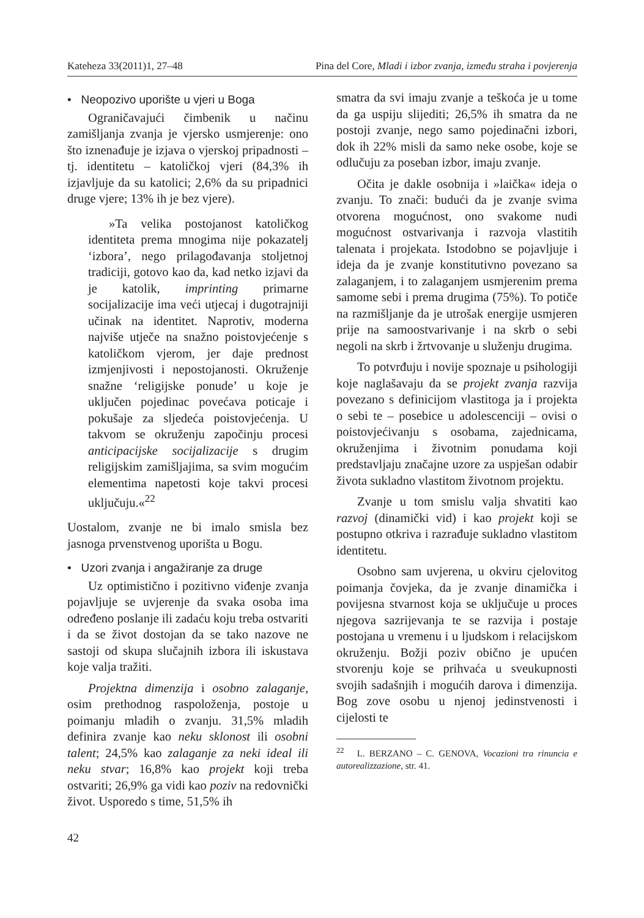Kateheza 33(2011)1, 27–48 Pina del Core, Mladi i izbor zvanja, između straha i povjerenja
• Neopozivo uporište u vjeri u Boga
Ograničavajući čimbenik u načinu zamišljanja zvanja je vjersko usmjerenje: ono što iznenađuje je izjava o vjerskoj pripadnosti – tj. identitetu – katoličkoj vjeri (84,3% ih izjavljuje da su katolici; 2,6% da su pripadnici druge vjere; 13% ih je bez vjere).
»Ta velika postojanost katoličkog identiteta prema mnogima nije pokazatelj ‘izbora’, nego prilagođavanja stoljetnoj tradiciji, gotovo kao da, kad netko izjavi da je katolik, imprinting primarne socijalizacije ima veći utjecaj i dugotrajniji učinak na identitet. Naprotiv, moderna najviše utječe na snažno poistovjećenje s katoličkom vjerom, jer daje prednost izmjenjivosti i nepostojanosti. Okruženje snažne ‘religijske ponude’ u koje je uključen pojedinac povećava poticaje i pokušaje za sljedeća poistovjećenja. U takvom se okruženju započinju procesi anticipacijske socijalizacije s drugim religijskim zamišljajima, sa svim mogućim elementima napetosti koje takvi procesi uključuju.«<sup>22</sup>
Uostalom, zvanje ne bi imalo smisla bez jasnoga prvenstvenog uporišta u Bogu.
• Uzori zvanja i angažiranje za druge
Uz optimistično i pozitivno viđenje zvanja pojavljuje se uvjerenje da svaka osoba ima određeno poslanje ili zadaću koju treba ostvariti i da se život dostojan da se tako nazove ne sastoji od skupa slučajnih izbora ili iskustava koje valja tražiti.
Projektna dimenzija i osobno zalaganje, osim prethodnog raspoloženja, postoje u poimanju mladih o zvanju. 31,5% mladih definira zvanje kao neku sklonost ili osobni talent; 24,5% kao zalaganje za neki ideal ili neku stvar; 16,8% kao projekt koji treba ostvariti; 26,9% ga vidi kao poziv na redovnički život. Usporedo s time, 51,5% ih
smatra da svi imaju zvanje a teškoća je u tome da ga uspiju slijediti; 26,5% ih smatra da ne postoji zvanje, nego samo pojedinačni izbori, dok ih 22% misli da samo neke osobe, koje se odlučuju za poseban izbor, imaju zvanje.
Očita je dakle osobnija i »laička« ideja o zvanju. To znači: budući da je zvanje svima otvorena mogućnost, ono svakome nudi mogućnost ostvarivanja i razvoja vlastitih talenata i projekata. Istodobno se pojavljuje i ideja da je zvanje konstitutivno povezano sa zalaganjem, i to zalaganjem usmjerenim prema samome sebi i prema drugima (75%). To potiče na razmišljanje da je utrošak energije usmjeren prije na samoostvarivanje i na skrb o sebi negoli na skrb i žrtvovanje u služenju drugima.
To potvrđuju i novije spoznaje u psihologiji koje naglašavaju da se projekt zvanja razvija povezano s definicijom vlastitoga ja i projekta o sebi te – posebice u adolescenciji – ovisi o poistovjećivanju s osobama, zajednicama, okruženjima i životnim ponudama koji predstavljaju značajne uzore za uspješan odabir života sukladno vlastitom životnom projektu.
Zvanje u tom smislu valja shvatiti kao razvoj (dinamički vid) i kao projekt koji se postupno otkriva i razrađuje sukladno vlastitom identitetu.
Osobno sam uvjerena, u okviru cjelovitog poimanja čovjeka, da je zvanje dinamička i povijesna stvarnost koja se uključuje u proces njegova sazrijevanja te se razvija i postaje postojana u vremenu i u ljudskom i relacijskom okruženju. Božji poziv obično je upućen stvorenju koje se prihvaća u sveukupnosti svojih sadašnjih i mogućih darova i dimenzija. Bog zove osobu u njenoj jedinstvenosti i cijelosti te
<sup>22</sup> L. BERZANO – C. GENOVA, Vocazioni tra rinuncia e autorealizzazione, str. 41.
42